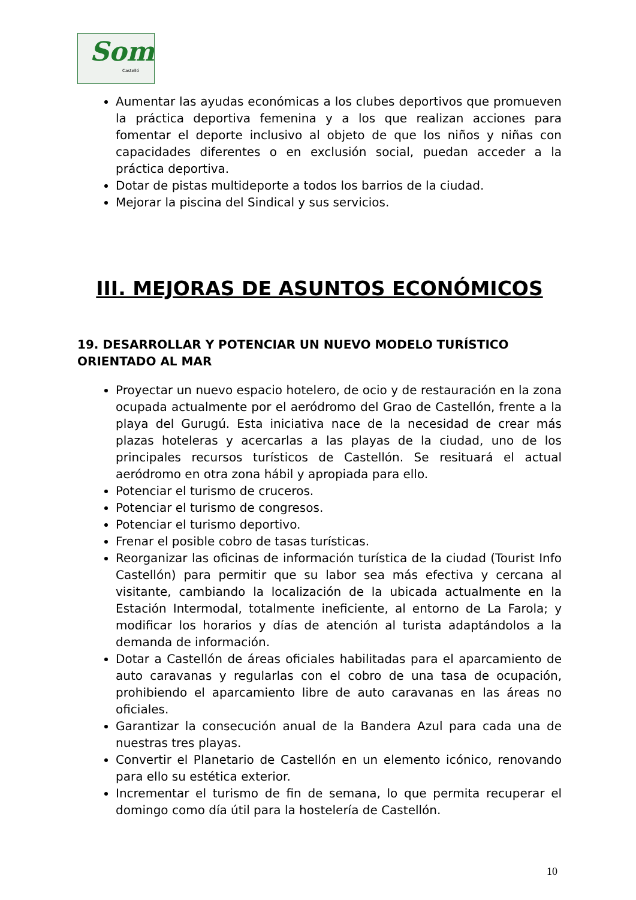Som
Castelló
Aumentar las ayudas económicas a los clubes deportivos que promueven la práctica deportiva femenina y a los que realizan acciones para fomentar el deporte inclusivo al objeto de que los niños y niñas con capacidades diferentes o en exclusión social, puedan acceder a la práctica deportiva.
Dotar de pistas multideporte a todos los barrios de la ciudad.
Mejorar la piscina del Sindical y sus servicios.
III. MEJORAS DE ASUNTOS ECONÓMICOS
19. DESARROLLAR Y POTENCIAR UN NUEVO MODELO TURÍSTICO ORIENTADO AL MAR
Proyectar un nuevo espacio hotelero, de ocio y de restauración en la zona ocupada actualmente por el aeródromo del Grao de Castellón, frente a la playa del Gurugú. Esta iniciativa nace de la necesidad de crear más plazas hoteleras y acercarlas a las playas de la ciudad, uno de los principales recursos turísticos de Castellón. Se resituará el actual aeródromo en otra zona hábil y apropiada para ello.
Potenciar el turismo de cruceros.
Potenciar el turismo de congresos.
Potenciar el turismo deportivo.
Frenar el posible cobro de tasas turísticas.
Reorganizar las oficinas de información turística de la ciudad (Tourist Info Castellón) para permitir que su labor sea más efectiva y cercana al visitante, cambiando la localización de la ubicada actualmente en la Estación Intermodal, totalmente ineficiente, al entorno de La Farola; y modificar los horarios y días de atención al turista adaptándolos a la demanda de información.
Dotar a Castellón de áreas oficiales habilitadas para el aparcamiento de auto caravanas y regularlas con el cobro de una tasa de ocupación, prohibiendo el aparcamiento libre de auto caravanas en las áreas no oficiales.
Garantizar la consecución anual de la Bandera Azul para cada una de nuestras tres playas.
Convertir el Planetario de Castellón en un elemento icónico, renovando para ello su estética exterior.
Incrementar el turismo de fin de semana, lo que permita recuperar el domingo como día útil para la hostelería de Castellón.
10